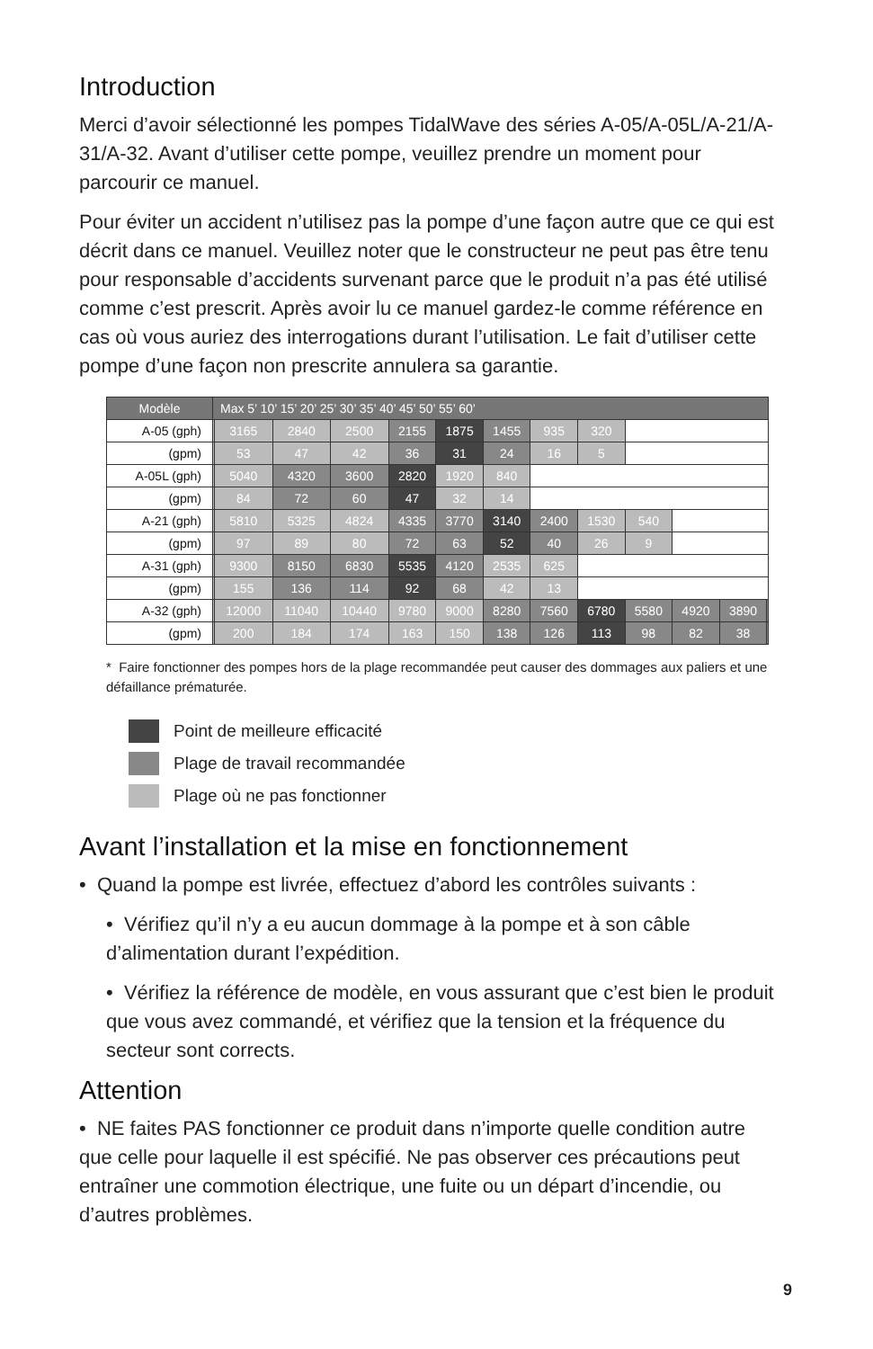Introduction
Merci d’avoir sélectionné les pompes TidalWave des séries A-05/A-05L/A-21/A-31/A-32. Avant d’utiliser cette pompe, veuillez prendre un moment pour parcourir ce manuel.
Pour éviter un accident n’utilisez pas la pompe d’une façon autre que ce qui est décrit dans ce manuel. Veuillez noter que le constructeur ne peut pas être tenu pour responsable d’accidents survenant parce que le produit n’a pas été utilisé comme c’est prescrit. Après avoir lu ce manuel gardez-le comme référence en cas où vous auriez des interrogations durant l’utilisation. Le fait d’utiliser cette pompe d’une façon non prescrite annulera sa garantie.
| Modèle | Max 5’ 10’ 15’ 20’ 25’ 30’ 35’ 40’ 45’ 50’ 55’ 60’ | | | | | | | | | | | | |
| --- | --- | --- | --- | --- | --- | --- | --- | --- | --- | --- | --- | --- | --- |
| A-05 (gph) | | 3165 | 2840 | 2500 | 2155 | 1875 | 1455 | 935 | 320 | | | | |
| (gpm) | | 53 | 47 | 42 | 36 | 31 | 24 | 16 | 5 | | | | |
| A-05L (gph) | | 5040 | 4320 | 3600 | 2820 | 1920 | 840 | | | | | | |
| (gpm) | | 84 | 72 | 60 | 47 | 32 | 14 | | | | | | |
| A-21 (gph) | | 5810 | 5325 | 4824 | 4335 | 3770 | 3140 | 2400 | 1530 | 540 | | | |
| (gpm) | | 97 | 89 | 80 | 72 | 63 | 52 | 40 | 26 | 9 | | | |
| A-31 (gph) | | 9300 | 8150 | 6830 | 5535 | 4120 | 2535 | 625 | | | | | |
| (gpm) | | 155 | 136 | 114 | 92 | 68 | 42 | 13 | | | | | |
| A-32 (gph) | | 12000 | 11040 | 10440 | 9780 | 9000 | 8280 | 7560 | 6780 | 5580 | 4920 | 3890 | |
| (gpm) | | 200 | 184 | 174 | 163 | 150 | 138 | 126 | 113 | 98 | 82 | 38 | |
* Faire fonctionner des pompes hors de la plage recommandée peut causer des dommages aux paliers et une défaillance prématurée.
Point de meilleure efficacité
Plage de travail recommandée
Plage où ne pas fonctionner
Avant l’installation et la mise en fonctionnement
• Quand la pompe est livrée, effectuez d’abord les contrôles suivants :
• Vérifiez qu’il n’y a eu aucun dommage à la pompe et à son câble d’alimentation durant l’expédition.
• Vérifiez la référence de modèle, en vous assurant que c’est bien le produit que vous avez commandé, et vérifiez que la tension et la fréquence du secteur sont corrects.
Attention
• NE faites PAS fonctionner ce produit dans n’importe quelle condition autre que celle pour laquelle il est spécifié. Ne pas observer ces précautions peut entraîner une commotion électrique, une fuite ou un départ d’incendie, ou d’autres problèmes.
9